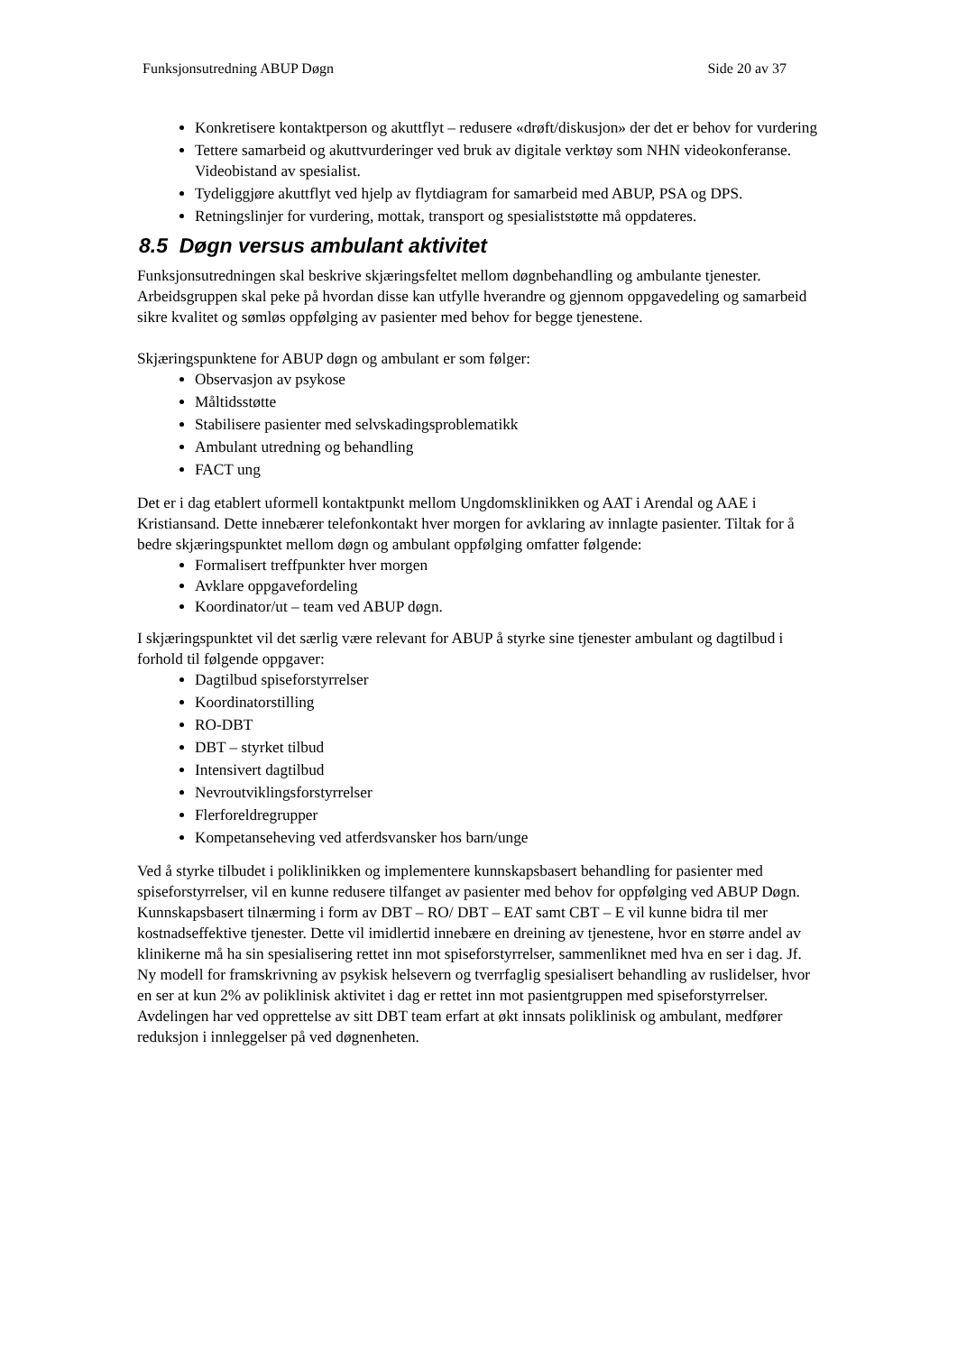Funksjonsutredning ABUP Døgn Side 20 av 37
Konkretisere kontaktperson og akuttflyt – redusere «drøft/diskusjon» der det er behov for vurdering
Tettere samarbeid og akuttvurderinger ved bruk av digitale verktøy som NHN videokonferanse. Videobistand av spesialist.
Tydeliggjøre akuttflyt ved hjelp av flytdiagram for samarbeid med ABUP, PSA og DPS.
Retningslinjer for vurdering, mottak, transport og spesialiststøtte må oppdateres.
8.5 Døgn versus ambulant aktivitet
Funksjonsutredningen skal beskrive skjæringsfeltet mellom døgnbehandling og ambulante tjenester. Arbeidsgruppen skal peke på hvordan disse kan utfylle hverandre og gjennom oppgavedeling og samarbeid sikre kvalitet og sømløs oppfølging av pasienter med behov for begge tjenestene.
Skjæringspunktene for ABUP døgn og ambulant er som følger:
Observasjon av psykose
Måltidsstøtte
Stabilisere pasienter med selvskadingsproblematikk
Ambulant utredning og behandling
FACT ung
Det er i dag etablert uformell kontaktpunkt mellom Ungdomsklinikken og AAT i Arendal og AAE i Kristiansand. Dette innebærer telefonkontakt hver morgen for avklaring av innlagte pasienter. Tiltak for å bedre skjæringspunktet mellom døgn og ambulant oppfølging omfatter følgende:
Formalisert treffpunkter hver morgen
Avklare oppgavefordeling
Koordinator/ut – team ved ABUP døgn.
I skjæringspunktet vil det særlig være relevant for ABUP å styrke sine tjenester ambulant og dagtilbud i forhold til følgende oppgaver:
Dagtilbud spiseforstyrrelser
Koordinatorstilling
RO-DBT
DBT – styrket tilbud
Intensivert dagtilbud
Nevroutviklingsforstyrrelser
Flerforeldregrupper
Kompetanseheving ved atferdsvansker hos barn/unge
Ved å styrke tilbudet i poliklinikken og implementere kunnskapsbasert behandling for pasienter med spiseforstyrrelser, vil en kunne redusere tilfanget av pasienter med behov for oppfølging ved ABUP Døgn. Kunnskapsbasert tilnærming i form av DBT – RO/ DBT – EAT samt CBT – E vil kunne bidra til mer kostnadseffektive tjenester. Dette vil imidlertid innebære en dreining av tjenestene, hvor en større andel av klinikerne må ha sin spesialisering rettet inn mot spiseforstyrrelser, sammenliknet med hva en ser i dag. Jf. Ny modell for framskrivning av psykisk helsevern og tverrfaglig spesialisert behandling av ruslidelser, hvor en ser at kun 2% av poliklinisk aktivitet i dag er rettet inn mot pasientgruppen med spiseforstyrrelser. Avdelingen har ved opprettelse av sitt DBT team erfart at økt innsats poliklinisk og ambulant, medfører reduksjon i innleggelser på ved døgnenheten.